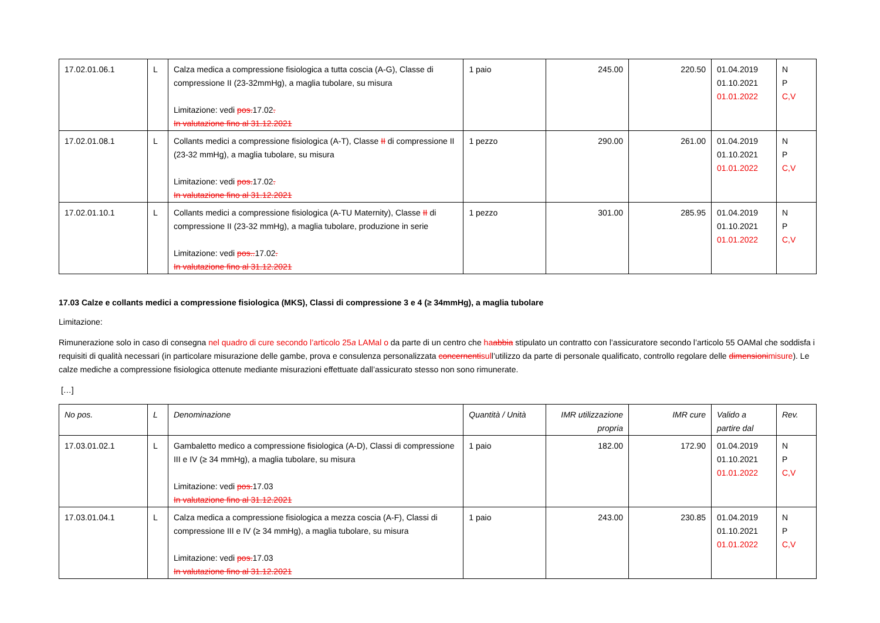| 17.02.01.06.1 | L | Calza medica a compressione fisiologica a tutta coscia (A-G), Classe di compressione II (23-32mmHg), a maglia tubolare, su misura Limitazione: vedi pos. 17.02 . In valutazione fino al 31.12.2021 | 1 paio | 245.00 | 220.50 | 01.04.2019 01.10.2021 01.01.2022 | N P C,V |
| 17.02.01.08.1 | L | Collants medici a compressione fisiologica (A-T), Classe II di compressione II (23-32 mmHg), a maglia tubolare, su misura Limitazione: vedi pos. 17.02 . In valutazione fino al 31.12.2021 | 1 pezzo | 290.00 | 261.00 | 01.04.2019 01.10.2021 01.01.2022 | N P C,V |
| 17.02.01.10.1 | L | Collants medici a compressione fisiologica (A-TU Maternity), Classe II di compressione II (23-32 mmHg), a maglia tubolare, produzione in serie Limitazione: vedi pos.. 17.02 . In valutazione fino al 31.12.2021 | 1 pezzo | 301.00 | 285.95 | 01.04.2019 01.10.2021 01.01.2022 | N P C,V |
17.03 Calze e collants medici a compressione fisiologica (MKS), Classi di compressione 3 e 4 (≥ 34mmHg), a maglia tubolare
Limitazione:
Rimunerazione solo in caso di consegna nel quadro di cure secondo l’articolo 25a LAMal o da parte di un centro che ha abbia stipulato un contratto con l’assicuratore secondo l’articolo 55 OAMal che soddisfa i requisiti di qualità necessari (in particolare misurazione delle gambe, prova e consulenza personalizzata concernentisull’utilizzo da parte di personale qualificato, controllo regolare delle dimensionimisure). Le calze mediche a compressione fisiologica ottenute mediante misurazioni effettuate dall’assicurato stesso non sono rimunerate.
[…]
| No pos. | L | Denominazione | Quantità / Unità | IMR utilizzazione propria | IMR cure | Valido a partire dal | Rev. |
| --- | --- | --- | --- | --- | --- | --- | --- |
| 17.03.01.02.1 | L | Gambaletto medico a compressione fisiologica (A-D), Classi di compressione III e IV (≥ 34 mmHg), a maglia tubolare, su misura Limitazione: vedi pos. 17.03 In valutazione fino al 31.12.2021 | 1 paio | 182.00 | 172.90 | 01.04.2019 01.10.2021 01.01.2022 | N P C,V |
| 17.03.01.04.1 | L | Calza medica a compressione fisiologica a mezza coscia (A-F), Classi di compressione III e IV (≥ 34 mmHg), a maglia tubolare, su misura Limitazione: vedi pos. 17.03 In valutazione fino al 31.12.2021 | 1 paio | 243.00 | 230.85 | 01.04.2019 01.10.2021 01.01.2022 | N P C,V |